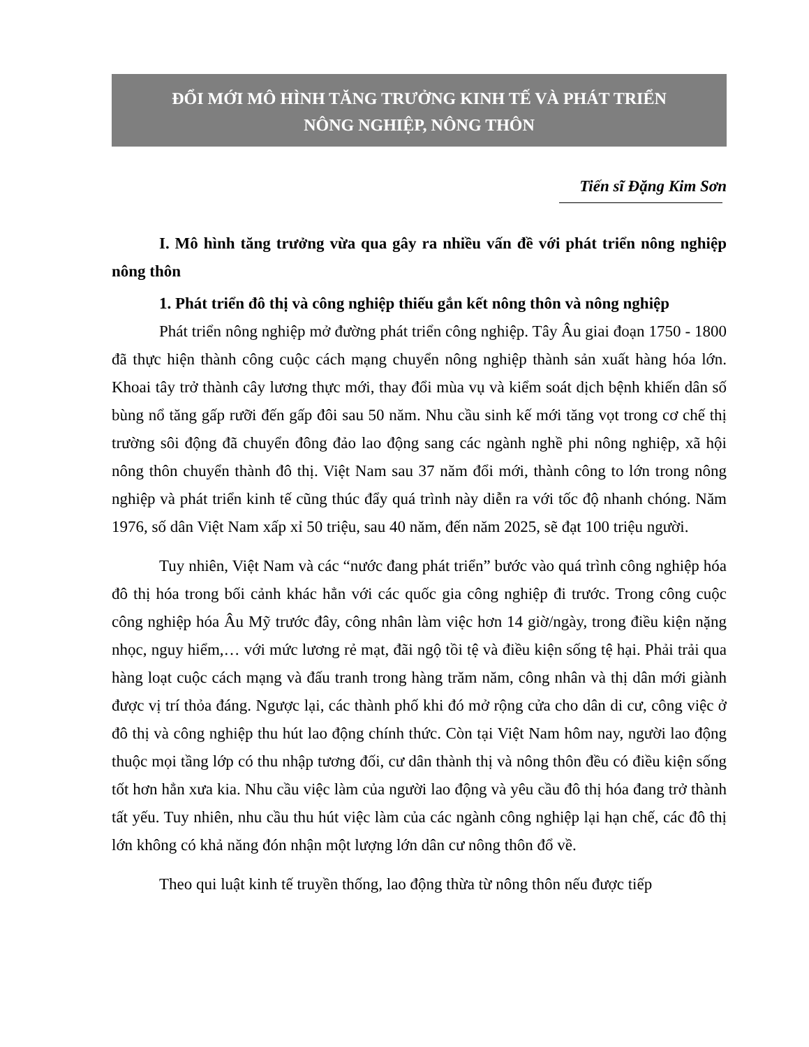ĐỔI MỚI MÔ HÌNH TĂNG TRƯỞNG KINH TẾ VÀ PHÁT TRIỂN
NÔNG NGHIỆP, NÔNG THÔN
Tiến sĩ Đặng Kim Sơn
I. Mô hình tăng trưởng vừa qua gây ra nhiều vấn đề với phát triển nông nghiệp nông thôn
1. Phát triển đô thị và công nghiệp thiếu gắn kết nông thôn và nông nghiệp
Phát triển nông nghiệp mở đường phát triển công nghiệp. Tây Âu giai đoạn 1750 - 1800 đã thực hiện thành công cuộc cách mạng chuyển nông nghiệp thành sản xuất hàng hóa lớn. Khoai tây trở thành cây lương thực mới, thay đổi mùa vụ và kiểm soát dịch bệnh khiến dân số bùng nổ tăng gấp rưỡi đến gấp đôi sau 50 năm. Nhu cầu sinh kế mới tăng vọt trong cơ chế thị trường sôi động đã chuyển đông đảo lao động sang các ngành nghề phi nông nghiệp, xã hội nông thôn chuyển thành đô thị. Việt Nam sau 37 năm đổi mới, thành công to lớn trong nông nghiệp và phát triển kinh tế cũng thúc đẩy quá trình này diễn ra với tốc độ nhanh chóng. Năm 1976, số dân Việt Nam xấp xỉ 50 triệu, sau 40 năm, đến năm 2025, sẽ đạt 100 triệu người.
Tuy nhiên, Việt Nam và các “nước đang phát triển” bước vào quá trình công nghiệp hóa đô thị hóa trong bối cảnh khác hẳn với các quốc gia công nghiệp đi trước. Trong công cuộc công nghiệp hóa Âu Mỹ trước đây, công nhân làm việc hơn 14 giờ/ngày, trong điều kiện nặng nhọc, nguy hiểm,… với mức lương rẻ mạt, đãi ngộ tồi tệ và điều kiện sống tệ hại. Phải trải qua hàng loạt cuộc cách mạng và đấu tranh trong hàng trăm năm, công nhân và thị dân mới giành được vị trí thỏa đáng. Ngược lại, các thành phố khi đó mở rộng cửa cho dân di cư, công việc ở đô thị và công nghiệp thu hút lao động chính thức. Còn tại Việt Nam hôm nay, người lao động thuộc mọi tầng lớp có thu nhập tương đối, cư dân thành thị và nông thôn đều có điều kiện sống tốt hơn hẳn xưa kia. Nhu cầu việc làm của người lao động và yêu cầu đô thị hóa đang trở thành tất yếu. Tuy nhiên, nhu cầu thu hút việc làm của các ngành công nghiệp lại hạn chế, các đô thị lớn không có khả năng đón nhận một lượng lớn dân cư nông thôn đổ về.
Theo qui luật kinh tế truyền thống, lao động thừa từ nông thôn nếu được tiếp